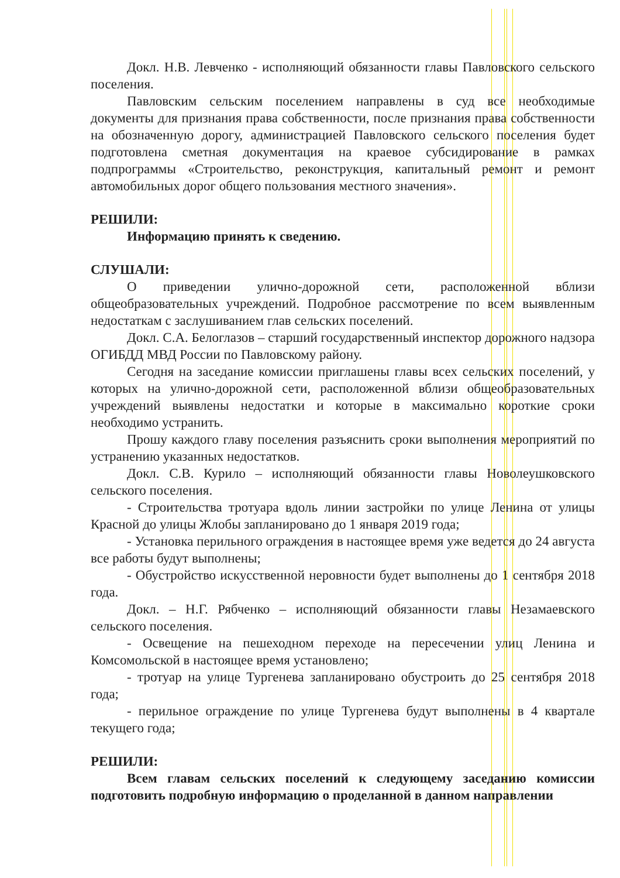Докл. Н.В. Левченко - исполняющий обязанности главы Павловского сельского поселения.
Павловским сельским поселением направлены в суд все необходимые документы для признания права собственности, после признания права собственности на обозначенную дорогу, администрацией Павловского сельского поселения будет подготовлена сметная документация на краевое субсидирование в рамках подпрограммы «Строительство, реконструкция, капитальный ремонт и ремонт автомобильных дорог общего пользования местного значения».
РЕШИЛИ:
Информацию принять к сведению.
СЛУШАЛИ:
О приведении улично-дорожной сети, расположенной вблизи общеобразовательных учреждений. Подробное рассмотрение по всем выявленным недостаткам с заслушиванием глав сельских поселений.
Докл. С.А. Белоглазов – старший государственный инспектор дорожного надзора ОГИБДД МВД России по Павловскому району.
Сегодня на заседание комиссии приглашены главы всех сельских поселений, у которых на улично-дорожной сети, расположенной вблизи общеобразовательных учреждений выявлены недостатки и которые в максимально короткие сроки необходимо устранить.
Прошу каждого главу поселения разъяснить сроки выполнения мероприятий по устранению указанных недостатков.
Докл. С.В. Курило – исполняющий обязанности главы Новолеушковского сельского поселения.
- Строительства тротуара вдоль линии застройки по улице Ленина от улицы Красной до улицы Жлобы запланировано до 1 января 2019 года;
- Установка перильного ограждения в настоящее время уже ведется до 24 августа все работы будут выполнены;
- Обустройство искусственной неровности будет выполнены до 1 сентября 2018 года.
Докл. – Н.Г. Рябченко – исполняющий обязанности главы Незамаевского сельского поселения.
- Освещение на пешеходном переходе на пересечении улиц Ленина и Комсомольской в настоящее время установлено;
- тротуар на улице Тургенева запланировано обустроить до 25 сентября 2018 года;
- перильное ограждение по улице Тургенева будут выполнены в 4 квартале текущего года;
РЕШИЛИ:
Всем главам сельских поселений к следующему заседанию комиссии подготовить подробную информацию о проделанной в данном направлении